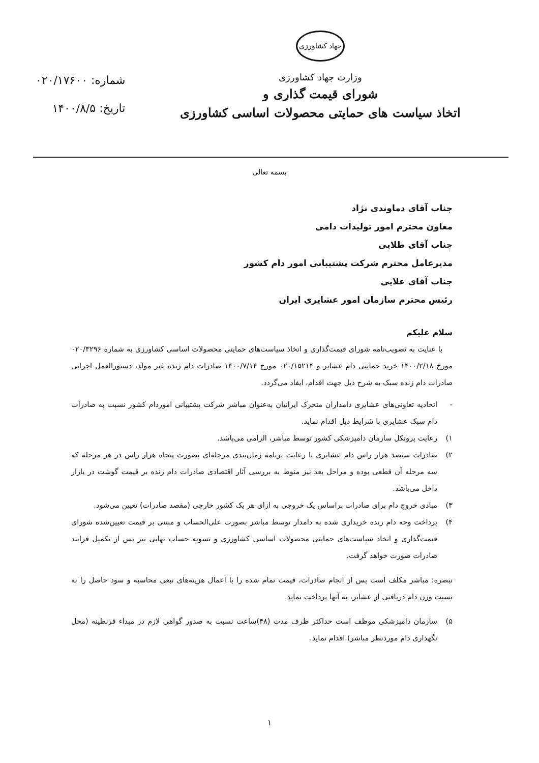جهاد کشاورزی
وزارت جهاد کشاورزی
شورای قیمت گذاری و
اتخاذ سیاست های حمایتی محصولات اساسی کشاورزی
شماره: ۰۲۰/۱۷۶۰۰
تاریخ: ۱۴۰۰/۸/۵
بسمه تعالی
جناب آقای دماوندی نژاد
معاون محترم امور تولیدات دامی
جناب آقای طلایی
مدیرعامل محترم شرکت پشتیبانی امور دام کشور
جناب آقای علایی
رئیس محترم سازمان امور عشایری ایران
سلام علیکم
با عنایت به تصویب‌نامه شورای قیمت‌گذاری و اتخاذ سیاست‌های حمایتی محصولات اساسی کشاورزی به شماره ۰۲۰/۳۲۹۶ مورخ ۱۴۰۰/۲/۱۸ خرید حمایتی دام عشایر و ۰۲۰/۱۵۲۱۴ مورخ ۱۴۰۰/۷/۱۴ صادرات دام زنده غیر مولد، دستورالعمل اجرایی صادرات دام زنده سبک به شرح ذیل جهت اقدام، ایفاد می‌گردد.
- اتحادیه تعاونی‌های عشایری دامداران متحرک ایرانیان به‌عنوان مباشر شرکت پشتیبانی اموردام کشور نسبت به صادرات دام سبک عشایری با شرایط ذیل اقدام نماید.
۱) رعایت پروتکل سازمان دامپزشکی کشور توسط مباشر، الزامی می‌باشد.
۲) صادرات سیصد هزار راس دام عشایری با رعایت برنامه زمان‌بندی مرحله‌ای بصورت پنجاه هزار راس در هر مرحله که سه مرحله آن قطعی بوده و مراحل بعد نیز منوط به بررسی آثار اقتصادی صادرات دام زنده بر قیمت گوشت در بازار داخل می‌باشد.
۳) مبادی خروج دام برای صادرات براساس یک خروجی به ازای هر یک کشور خارجی (مقصد صادرات) تعیین می‌شود.
۴) پرداخت وجه دام زنده خریداری شده به دامدار توسط مباشر بصورت علی‌الحساب و مبتنی بر قیمت تعیین‌شده شورای قیمت‌گذاری و اتخاذ سیاست‌های حمایتی محصولات اساسی کشاورزی و تسویه حساب نهایی نیز پس از تکمیل فرایند صادرات صورت خواهد گرفت.
تبصره: مباشر مکلف است پس از انجام صادرات، قیمت تمام شده را با اعمال هزینه‌های تبعی محاسبه و سود حاصل را به نسبت وزن دام دریافتی از عشایر، به آنها پرداخت نماید.
۵) سازمان دامپزشکی موظف است حداکثر ظرف مدت (۴۸)ساعت نسبت به صدور گواهی لازم در مبداء قرنطینه (محل نگهداری دام موردنظر مباشر) اقدام نماید.
۱